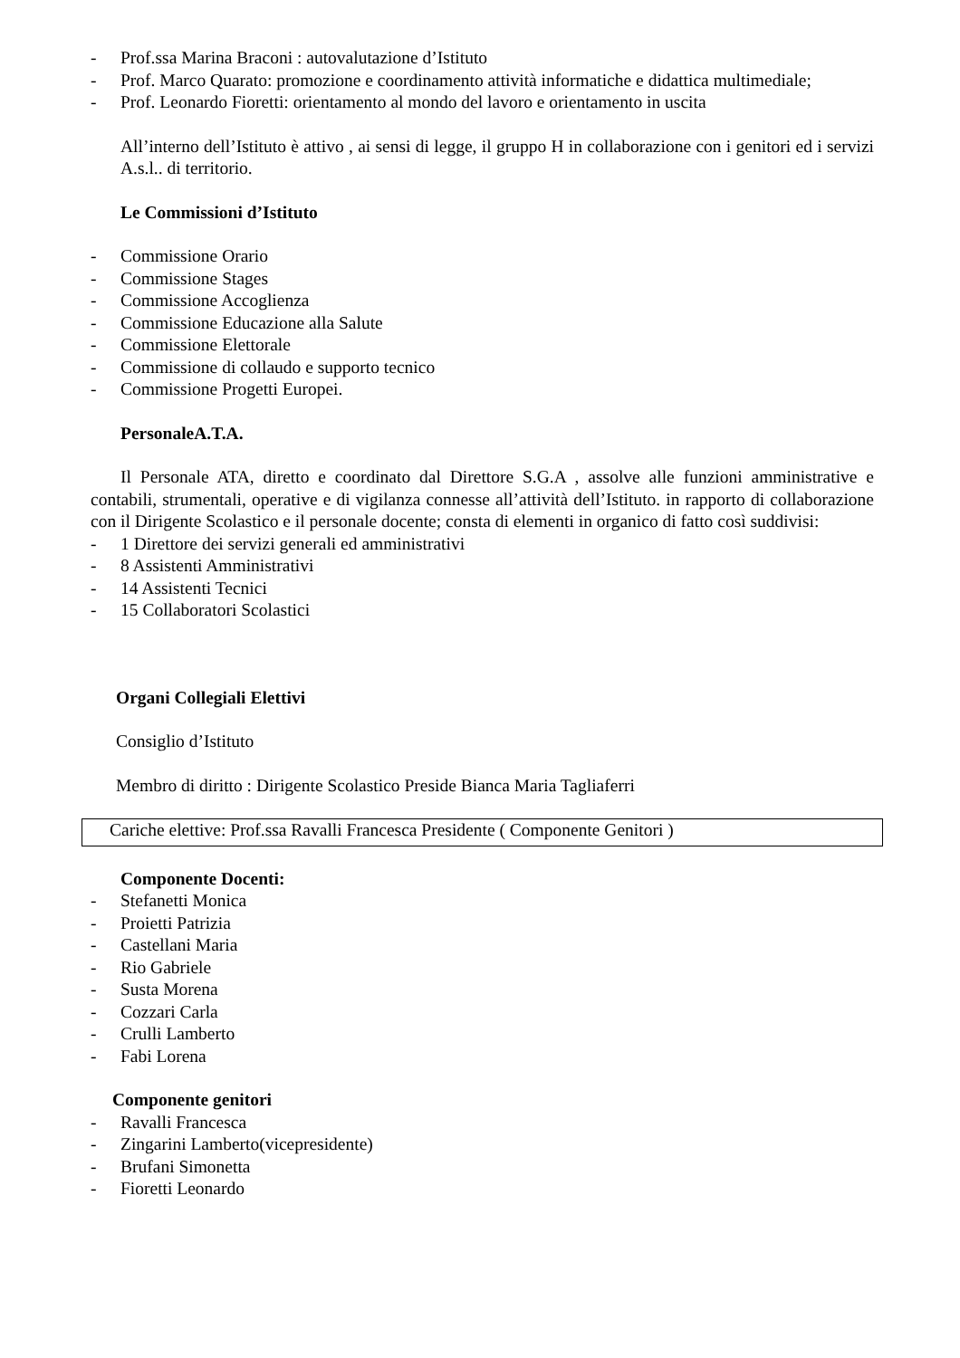- Prof.ssa Marina Braconi : autovalutazione d’Istituto
- Prof. Marco Quarato: promozione e coordinamento attività informatiche e didattica multimediale;
- Prof. Leonardo Fioretti: orientamento al mondo del lavoro e orientamento in uscita
All’interno dell’Istituto è attivo , ai sensi di legge, il gruppo H in collaborazione con i genitori ed i servizi A.s.l.. di territorio.
Le Commissioni d’Istituto
- Commissione Orario
- Commissione Stages
- Commissione Accoglienza
- Commissione Educazione alla Salute
- Commissione Elettorale
- Commissione di collaudo e supporto tecnico
- Commissione Progetti Europei.
PersonaleA.T.A.
Il Personale ATA, diretto e coordinato dal Direttore S.G.A , assolve alle funzioni amministrative e contabili, strumentali, operative e di vigilanza connesse all’attività dell’Istituto. in rapporto di collaborazione con il Dirigente Scolastico e il personale docente; consta di elementi in organico di fatto così suddivisi:
- 1 Direttore dei servizi generali ed amministrativi
- 8 Assistenti Amministrativi
- 14 Assistenti Tecnici
- 15 Collaboratori Scolastici
Organi Collegiali Elettivi
Consiglio d’Istituto
Membro di diritto : Dirigente Scolastico Preside Bianca Maria Tagliaferri
Cariche elettive: Prof.ssa Ravalli Francesca Presidente ( Componente Genitori )
Componente Docenti:
- Stefanetti Monica
- Proietti Patrizia
- Castellani Maria
- Rio Gabriele
- Susta Morena
- Cozzari Carla
- Crulli Lamberto
- Fabi Lorena
Componente genitori
- Ravalli Francesca
- Zingarini Lamberto(vicepresidente)
- Brufani Simonetta
- Fioretti Leonardo